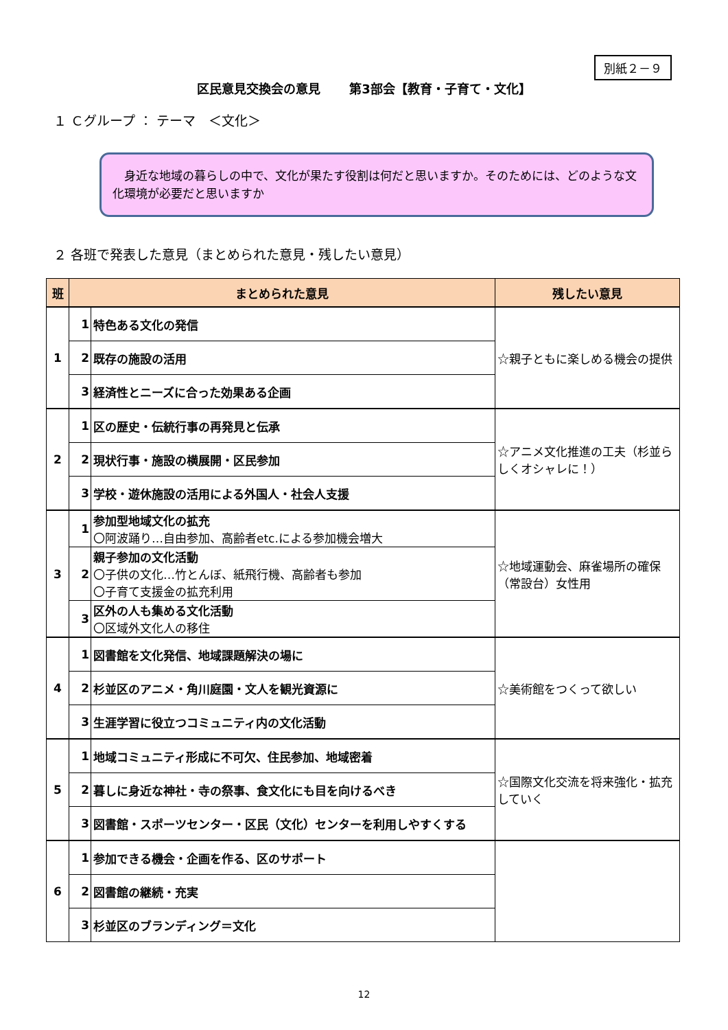別紙２－９
区民意見交換会の意見　　 第3部会【教育・子育て・文化】
１ Ｃグループ ： テーマ　＜文化＞
　身近な地域の暮らしの中で、文化が果たす役割は何だと思いますか。そのためには、どのような文化環境が必要だと思いますか
２ 各班で発表した意見（まとめられた意見・残したい意見）
| 班 | まとめられた意見 | | 残したい意見 |
| --- | --- | --- | --- |
| 1 | 1 | 特色ある文化の発信 | ☆親子ともに楽しめる機会の提供 |
| | 2 | 既存の施設の活用 | |
| | 3 | 経済性とニーズに合った効果ある企画 | |
| 2 | 1 | 区の歴史・伝統行事の再発見と伝承 | ☆アニメ文化推進の工夫（杉並らしくオシャレに！） |
| | 2 | 現状行事・施設の横展開・区民参加 | |
| | 3 | 学校・遊休施設の活用による外国人・社会人支援 | |
| 3 | 1 | 参加型地域文化の拡充 〇阿波踊り…自由参加、高齢者etc.による参加機会増大 | ☆地域運動会、麻雀場所の確保（常設台）女性用 |
| | 2 | 親子参加の文化活動 〇子供の文化…竹とんぼ、紙飛行機、高齢者も参加 〇子育て支援金の拡充利用 | |
| | 3 | 区外の人も集める文化活動 〇区域外文化人の移住 | |
| 4 | 1 | 図書館を文化発信、地域課題解決の場に | ☆美術館をつくって欲しい |
| | 2 | 杉並区のアニメ・角川庭園・文人を観光資源に | |
| | 3 | 生涯学習に役立つコミュニティ内の文化活動 | |
| 5 | 1 | 地域コミュニティ形成に不可欠、住民参加、地域密着 | ☆国際文化交流を将来強化・拡充していく |
| | 2 | 暮しに身近な神社・寺の祭事、食文化にも目を向けるべき | |
| | 3 | 図書館・スポーツセンター・区民（文化）センターを利用しやすくする | |
| 6 | 1 | 参加できる機会・企画を作る、区のサポート | |
| | 2 | 図書館の継続・充実 | |
| | 3 | 杉並区のブランディング＝文化 | |
12